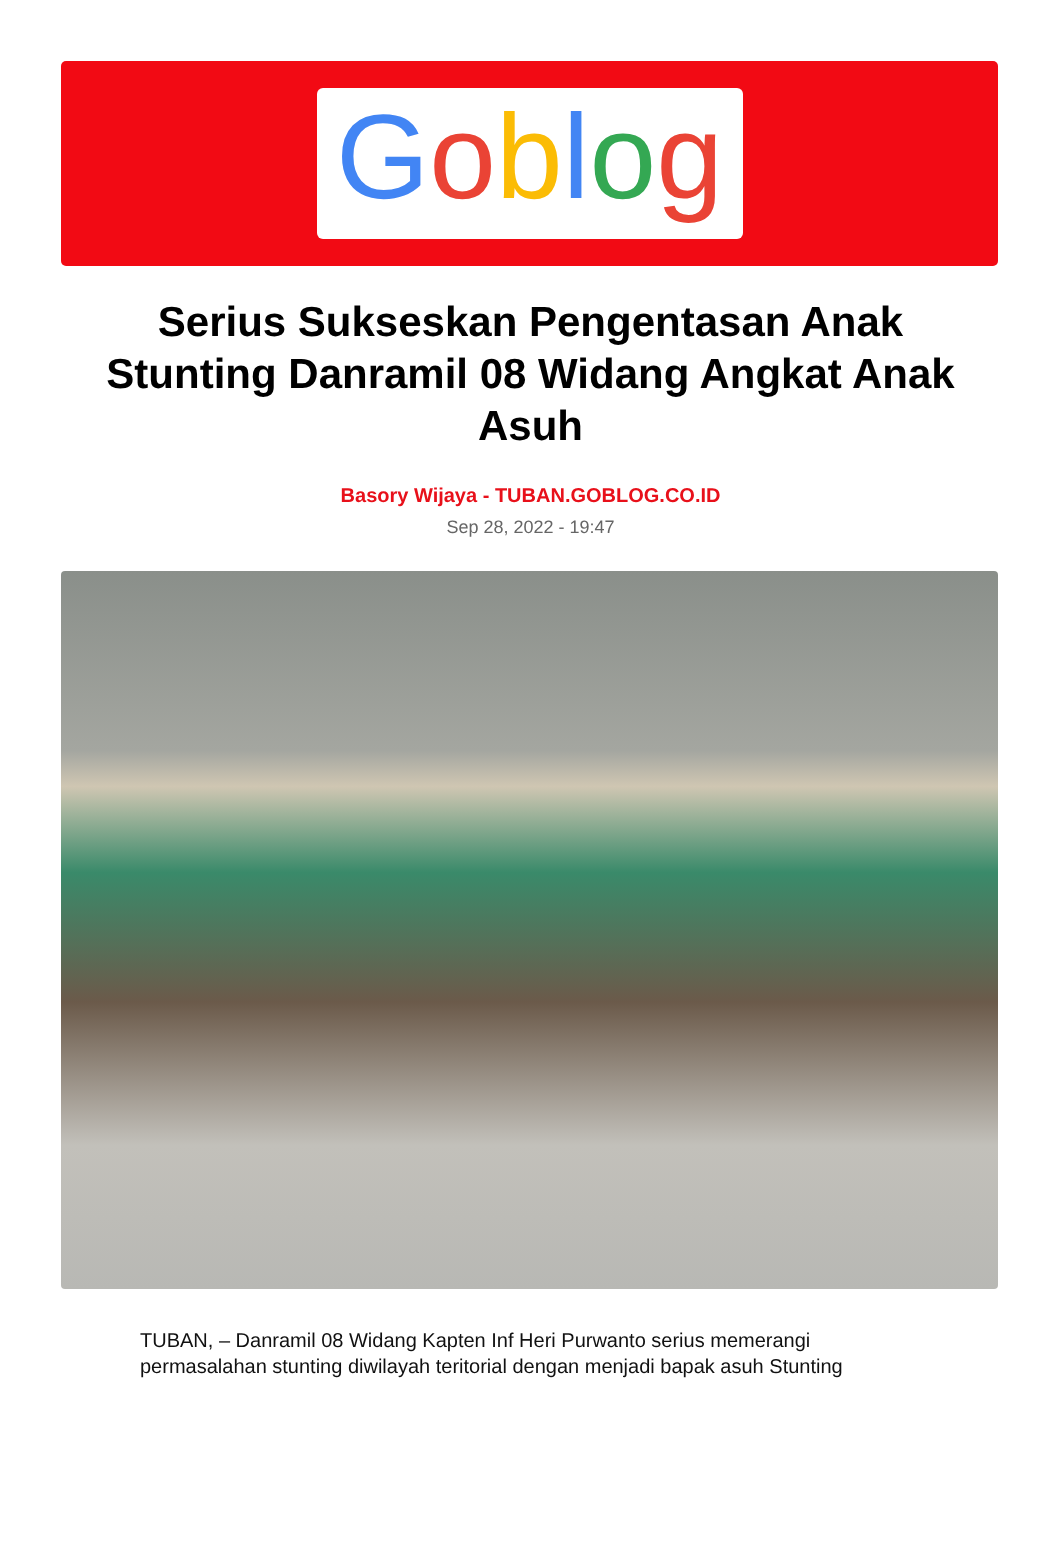Goblog
Serius Sukseskan Pengentasan Anak Stunting Danramil 08 Widang Angkat Anak Asuh
Basory Wijaya - TUBAN.GOBLOG.CO.ID
Sep 28, 2022 - 19:47
TUBAN, – Danramil 08 Widang Kapten Inf Heri Purwanto serius memerangi permasalahan stunting diwilayah teritorial dengan menjadi bapak asuh Stunting